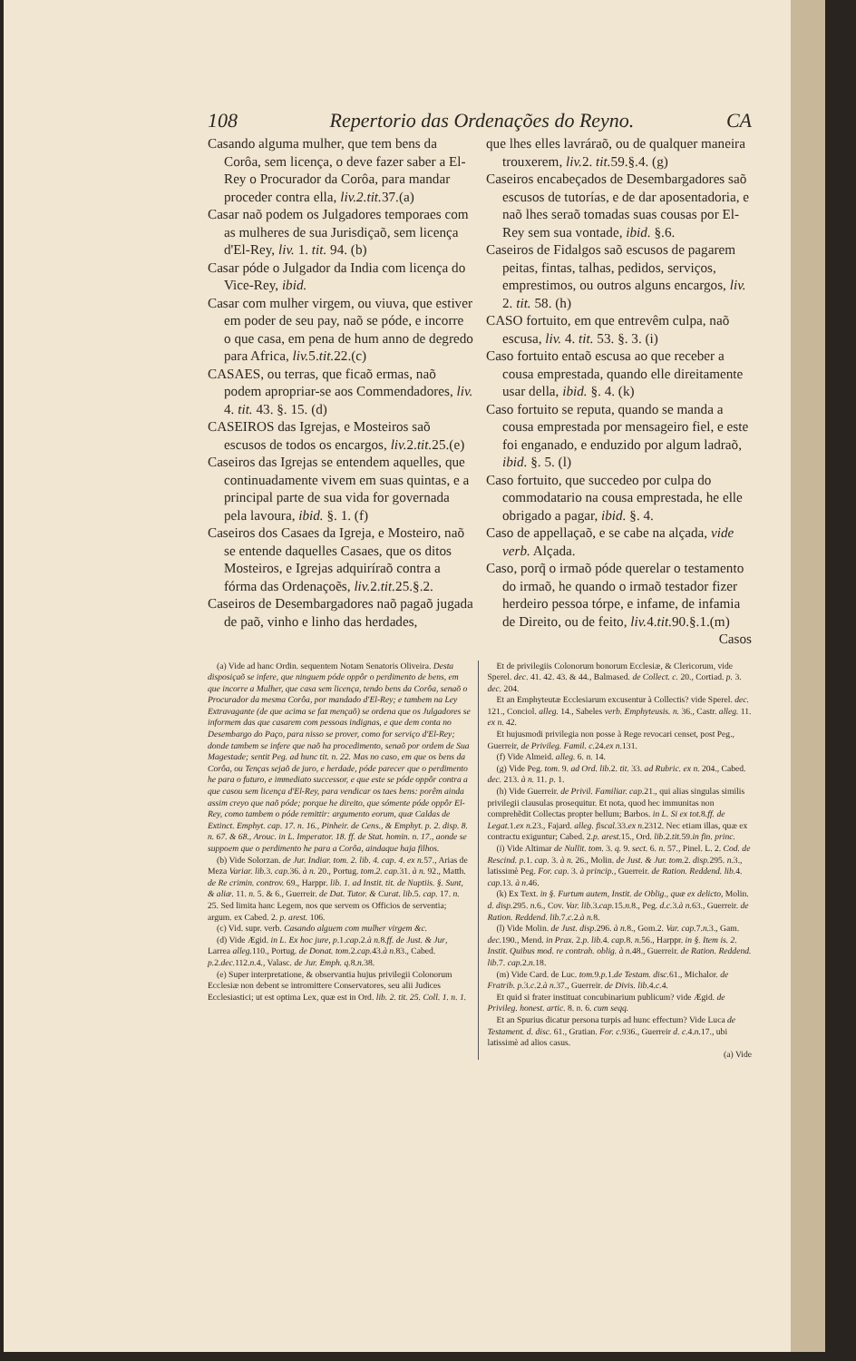108 Repertorio das Ordenações do Reyno. CA
Casando alguma mulher, que tem bens da Corôa, sem licença, o deve fazer saber a El-Rey o Procurador da Corôa, para mandar proceder contra ella, liv.2.tit. 37.(a)
Casar naõ podem os Julgadores temporaes com as mulheres de sua Jurisdiçaõ, sem licença d'El-Rey, liv. 1. tit. 94. (b)
Casar póde o Julgador da India com licença do Vice-Rey, ibid.
Casar com mulher virgem, ou viuva, que estiver em poder de seu pay, naõ se póde, e incorre o que casa, em pena de hum anno de degredo para Africa, liv. 5.tit. 22.(c)
CASAES, ou terras, que ficaõ ermas, naõ podem apropriar-se aos Commendadores, liv. 4. tit. 43. §. 15. (d)
CASEIROS das Igrejas, e Mosteiros saõ escusos de todos os encargos, liv. 2.tit. 25.(e)
Caseiros das Igrejas se entendem aquelles, que continuadamente vivem em suas quintas, e a principal parte de sua vida for governada pela lavoura, ibid. §. 1. (f)
Caseiros dos Casaes da Igreja, e Mosteiro, naõ se entende daquelles Casaes, que os ditos Mosteiros, e Igrejas adquiríraõ contra a fórma das Ordenaçoẽs, liv. 2.tit. 25.§.2.
Caseiros de Desembargadores naõ pagaõ jugada de paõ, vinho e linho das herdades,
que lhes elles lavráraõ, ou de qualquer maneira trouxerem, liv. 2. tit. 59.§.4. (g)
Caseiros encabeçados de Desembargadores saõ escusos de tutorías, e de dar aposentadoria, e naõ lhes seraõ tomadas suas cousas por El-Rey sem sua vontade, ibid. §.6.
Caseiros de Fidalgos saõ escusos de pagarem peitas, fintas, talhas, pedidos, serviços, emprestimos, ou outros alguns encargos, liv. 2. tit. 58. (h)
CASO fortuito, em que entrevêm culpa, naõ escusa, liv. 4. tit. 53. §. 3. (i)
Caso fortuito entaõ escusa ao que receber a cousa emprestada, quando elle direitamente usar della, ibid. §. 4. (k)
Caso fortuito se reputa, quando se manda a cousa emprestada por mensageiro fiel, e este foi enganado, e enduzido por algum ladraõ, ibid. §. 5. (l)
Caso fortuito, que succedeo por culpa do commodatario na cousa emprestada, he elle obrigado a pagar, ibid. §. 4.
Caso de appellaçaõ, e se cabe na alçada, vide verb. Alçada.
Caso, porq̃ o irmaõ póde querelar o testamento do irmaõ, he quando o irmaõ testador fizer herdeiro pessoa tórpe, e infame, de infamia de Direito, ou de feito, liv. 4.tit. 90.§.1.(m)
Casos
(a) Vide ad hanc Ordin. sequentem Notam Senatoris Oliveira. Desta disposiçaõ se infere, que ninguem póde oppôr o perdimento de bens, em que incorre a Mulher, que casa sem licença, tendo bens da Corôa, senaõ o Procurador da mesma Corôa, por mandado d'El-Rey; e tambem na Ley Extravagante (de que acima se faz mençaõ) se ordena que os Julgadores se informem das que casarem com pessoas indignas, e que dem conta no Desembargo do Paço, para nisso se prover, como for serviço d'El-Rey; donde tambem se infere que naõ ha procedimento, senaõ por ordem de Sua Magestade; sentit Peg. ad hunc tit. n. 22. Mas no caso, em que os bens da Corôa, ou Tenças sejaõ de juro, e herdade, póde parecer que o perdimento he para o futuro, e immediato successor, e que este se póde oppôr contra a que casou sem licença d'El-Rey, para vendicar os taes bens: porêm ainda assim creyo que naõ póde; porque he direito, que sómente póde oppôr El-Rey, como tambem o póde remittir: argumento eorum, quæ Caldas de Extinct. Emphyt. cap. 17. n. 16., Pinheir. de Cens., & Emphyt. p. 2. disp. 8. n. 67. & 68., Arouc. in L. Imperator. 18. ff. de Stat. homin. n. 17., aonde se suppoem que o perdimento he para a Corôa, aindaque haja filhos.
(b) Vide Solorzan. de Jur. Indiar. tom. 2. lib. 4. cap. 4. ex n. 57., Arias de Meza Variar. lib. 3. cap. 36. à n. 20., Portug. tom.2. cap. 31. à n. 92., Matth. de Re crimin. controv. 69., Harppr. lib. 1. ad Instit. tit. de Nuptiis. §. Sunt, & aliæ. 11. n. 5. & 6., Guerreir. de Dat. Tutor. & Curat. lib. 5. cap. 17. n. 25. Sed limita hanc Legem, nos que servem os Officios de serventia; argum. ex Cabed. 2. p. arest. 106.
(c) Vid. supr. verb. Casando alguem com mulher virgem &c.
(d) Vide Ægid. in L. Ex hoc jure, p. 1.cap. 2.à n. 8.ff. de Just. & Jur, Larrea alleg. 110., Portug. de Donat. tom. 2.cap. 43.à n. 83., Cabed. p. 2.dec. 112.n. 4., Valasc. de Jur. Emph. q. 8.n. 38.
(e) Super interpretatione, & observantia hujus privilegii Colonorum Ecclesiæ non debent se intromittere Conservatores, seu alii Judices Ecclesiastici; ut est optima Lex, quæ est in Ord. lib. 2. tit. 25. Coll. 1. n. 1.
Et de privilegiis Colonorum bonorum Ecclesiæ, & Clericorum, vide Sperel. dec. 41. 42. 43. & 44., Balmased. de Collect. c. 20., Cortiad. p. 3. dec. 204.
Et an Emphyteutæ Ecclesiarum excusentur à Collectis? vide Sperel. dec. 121., Conciol. alleg. 14., Sabeles verb. Emphyteusis. n. 36., Castr. alleg. 11. ex n. 42.
Et hujusmodi privilegia non posse à Rege revocari censet, post Peg., Guerreir, de Privileg. Famil. c. 24.ex n. 131.
(f) Vide Almeid. alleg. 6. n. 14.
(g) Vide Peg. tom. 9. ad Ord. lib. 2. tit. 33. ad Rubric. ex n. 204., Cabed. dec. 213. à n. 11. p. 1.
(h) Vide Guerreir. de Privil. Familiar. cap. 21., qui alias singulas similis privilegii clausulas prosequitur. Et nota, quod hec immunitas non comprehẽdit Collectas propter bellum; Barbos. in L. Si ex tot. 8.ff. de Legat. 1.ex n. 23., Fajard. alleg. fiscal. 33.ex n. 2312. Nec etiam illas, quæ ex contractu exiguntur; Cabed. 2.p. arest. 15., Ord. lib. 2.tit. 59.in fin. princ.
(i) Vide Altimar de Nullit. tom. 3. q. 9. sect. 6. n. 57., Pinel. L. 2. Cod. de Rescind. p. 1. cap. 3. à n. 26., Molin. de Just. & Jur. tom. 2. disp. 295. n. 3., latissimè Peg. For. cap. 3. à princip., Guerreir. de Ration. Reddend. lib. 4. cap. 13. à n. 46.
(k) Ex Text. in §. Furtum autem, Instit. de Oblig., quæ ex delicto, Molin. d. disp. 295. n. 6., Cov. Var. lib. 3.cap. 15.n. 8., Peg. d.c. 3.à n. 63., Guerreir. de Ration. Reddend. lib. 7.c. 2.à n. 8.
(l) Vide Molin. de Just. disp. 296. à n. 8., Gom.2. Var. cap. 7.n. 3., Gam. dec. 190., Mend. in Prax. 2.p. lib. 4. cap. 8. n. 56., Harppr. in §. Item is. 2. Instit. Quibus mod. re contrah. oblig. à n. 48., Guerreir. de Ration. Reddend. lib. 7. cap. 2.n. 18.
(m) Vide Card. de Luc. tom. 9.p. 1.de Testam. disc. 61., Michalor. de Fratrib. p. 3.c. 2.à n. 37., Guerreir. de Divis. lib. 4.c. 4.
Et quid si frater instituat concubinarium publicum? vide Ægid. de Privileg. honest. artic. 8. n. 6. cum seqq.
Et an Spurius dicatur persona turpis ad hunc effectum? Vide Luca de Testament. d. disc. 61., Gratian. For. c. 936., Guerreir d. c. 4.n. 17., ubi latissimè ad alios casus.
(a) Vide